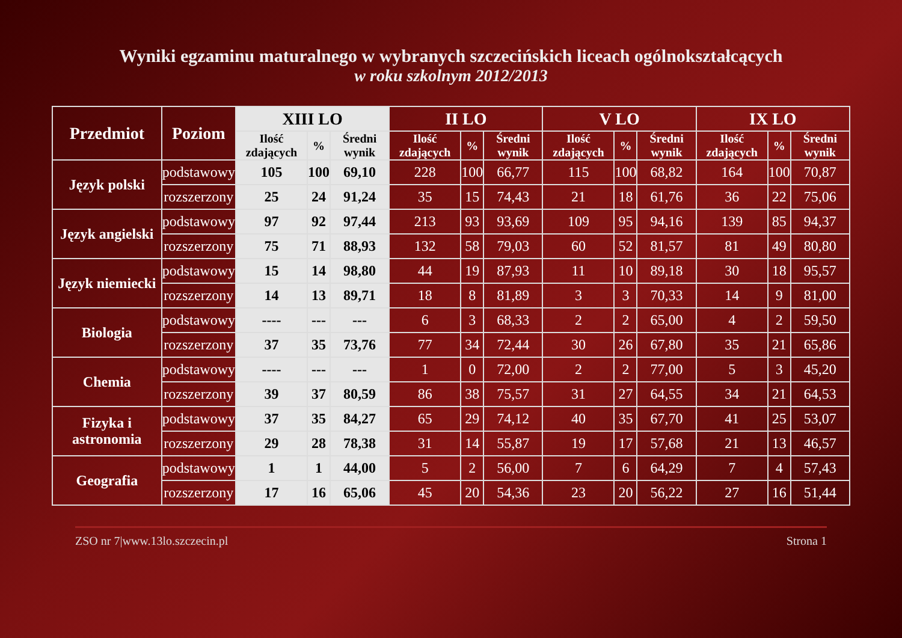Wyniki egzaminu maturalnego w wybranych szczecińskich liceach ogólnokształcących
w roku szkolnym 2012/2013
| Przedmiot | Poziom | XIII LO | | | II LO | | | V LO | | | IX LO | | |
| --- | --- | --- | --- | --- | --- | --- | --- | --- | --- | --- | --- | --- | --- |
| | | Ilość zdających | % | Średni wynik | Ilość zdających | % | Średni wynik | Ilość zdających | % | Średni wynik | Ilość zdających | % | Średni wynik |
| Język polski | podstawowy | 105 | 100 | 69,10 | 228 | 100 | 66,77 | 115 | 100 | 68,82 | 164 | 100 | 70,87 |
| | rozszerzony | 25 | 24 | 91,24 | 35 | 15 | 74,43 | 21 | 18 | 61,76 | 36 | 22 | 75,06 |
| Język angielski | podstawowy | 97 | 92 | 97,44 | 213 | 93 | 93,69 | 109 | 95 | 94,16 | 139 | 85 | 94,37 |
| | rozszerzony | 75 | 71 | 88,93 | 132 | 58 | 79,03 | 60 | 52 | 81,57 | 81 | 49 | 80,80 |
| Język niemiecki | podstawowy | 15 | 14 | 98,80 | 44 | 19 | 87,93 | 11 | 10 | 89,18 | 30 | 18 | 95,57 |
| | rozszerzony | 14 | 13 | 89,71 | 18 | 8 | 81,89 | 3 | 3 | 70,33 | 14 | 9 | 81,00 |
| Biologia | podstawowy | ---- | --- | --- | 6 | 3 | 68,33 | 2 | 2 | 65,00 | 4 | 2 | 59,50 |
| | rozszerzony | 37 | 35 | 73,76 | 77 | 34 | 72,44 | 30 | 26 | 67,80 | 35 | 21 | 65,86 |
| Chemia | podstawowy | ---- | --- | --- | 1 | 0 | 72,00 | 2 | 2 | 77,00 | 5 | 3 | 45,20 |
| | rozszerzony | 39 | 37 | 80,59 | 86 | 38 | 75,57 | 31 | 27 | 64,55 | 34 | 21 | 64,53 |
| Fizyka i astronomia | podstawowy | 37 | 35 | 84,27 | 65 | 29 | 74,12 | 40 | 35 | 67,70 | 41 | 25 | 53,07 |
| | rozszerzony | 29 | 28 | 78,38 | 31 | 14 | 55,87 | 19 | 17 | 57,68 | 21 | 13 | 46,57 |
| Geografia | podstawowy | 1 | 1 | 44,00 | 5 | 2 | 56,00 | 7 | 6 | 64,29 | 7 | 4 | 57,43 |
| | rozszerzony | 17 | 16 | 65,06 | 45 | 20 | 54,36 | 23 | 20 | 56,22 | 27 | 16 | 51,44 |
ZSO nr 7|www.13lo.szczecin.pl Strona 1